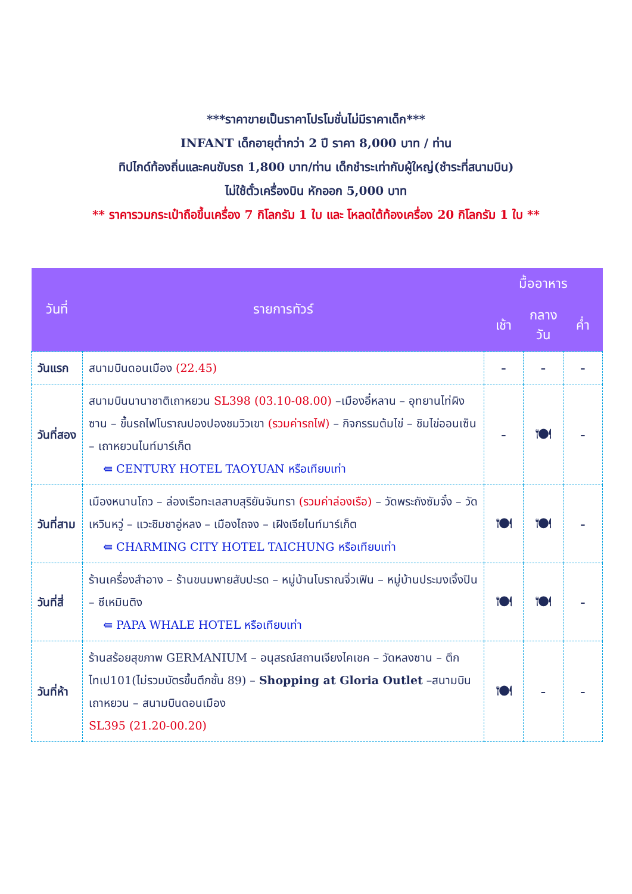***ราคาขายเป็นราคาโปรโมชั่นไม่มีราคาเด็ก***
INFANT เด็กอายุต่ำกว่า 2 ปี ราคา 8,000 บาท / ท่าน
ทิปไกด์ท้องถิ่นและคนขับรถ 1,800 บาท/ท่าน เด็กชำระเท่ากับผู้ใหญ่(ชำระที่สนามบิน)
ไม่ใช้ตั๋วเครื่องบิน หักออก 5,000 บาท
** ราคารวมกระเป๋าถือขึ้นเครื่อง 7 กิโลกรัม 1 ใบ และ โหลดใต้ท้องเครื่อง 20 กิโลกรัม 1 ใบ **
| วันที่ | รายการทัวร์ | มื้ออาหาร | | |
| --- | --- | --- | --- | --- |
| | | เช้า | กลางวัน | ค่ำ |
| วันแรก | สนามบินดอนเมือง (22.45) | - | - | - |
| วันที่สอง | สนามบินนานาชาติเถาหยวน SL398 (03.10-08.00) –เมืองอี๋หลาน – อุทยานไท่ผิงซาน – ขึ้นรถไฟโบราณปองปองชมวิวเขา (รวมค่ารถไฟ) – กิจกรรมต้มไข่ – ชิมไข่ออนเซ็น – เถาหยวนไนท์มาร์เก็ต ⇚ CENTURY HOTEL TAOYUAN หรือเทียบเท่า | - | 🍽 | - |
| วันที่สาม | เมืองหนานโถว – ล่องเรือทะเลสาบสุริยันจันทรา (รวมค่าล่องเรือ) – วัดพระถังซัมจั๋ง – วัดเหวินหวู่ – แวะชิมชาอู่หลง – เมืองไถจง – เฝิงเจียไนท์มาร์เก็ต ⇚ CHARMING CITY HOTEL TAICHUNG หรือเทียบเท่า | 🍽 | 🍽 | - |
| วันที่สี่ | ร้านเครื่องสำอาง – ร้านขนมพายสับปะรด – หมู่บ้านโบราณจิ่วเฟิน – หมู่บ้านประมงเจิ้งปิน – ซีเหมินติง ⇚ PAPA WHALE HOTEL หรือเทียบเท่า | 🍽 | 🍽 | - |
| วันที่ห้า | ร้านสร้อยสุขภาพ GERMANIUM – อนุสรณ์สถานเจียงไคเชค – วัดหลงซาน – ตึกไทเป101(ไม่รวมบัตรขึ้นตึกชั้น 89) – Shopping at Gloria Outlet –สนามบินเถาหยวน – สนามบินดอนเมือง SL395 (21.20-00.20) | 🍽 | - | - |